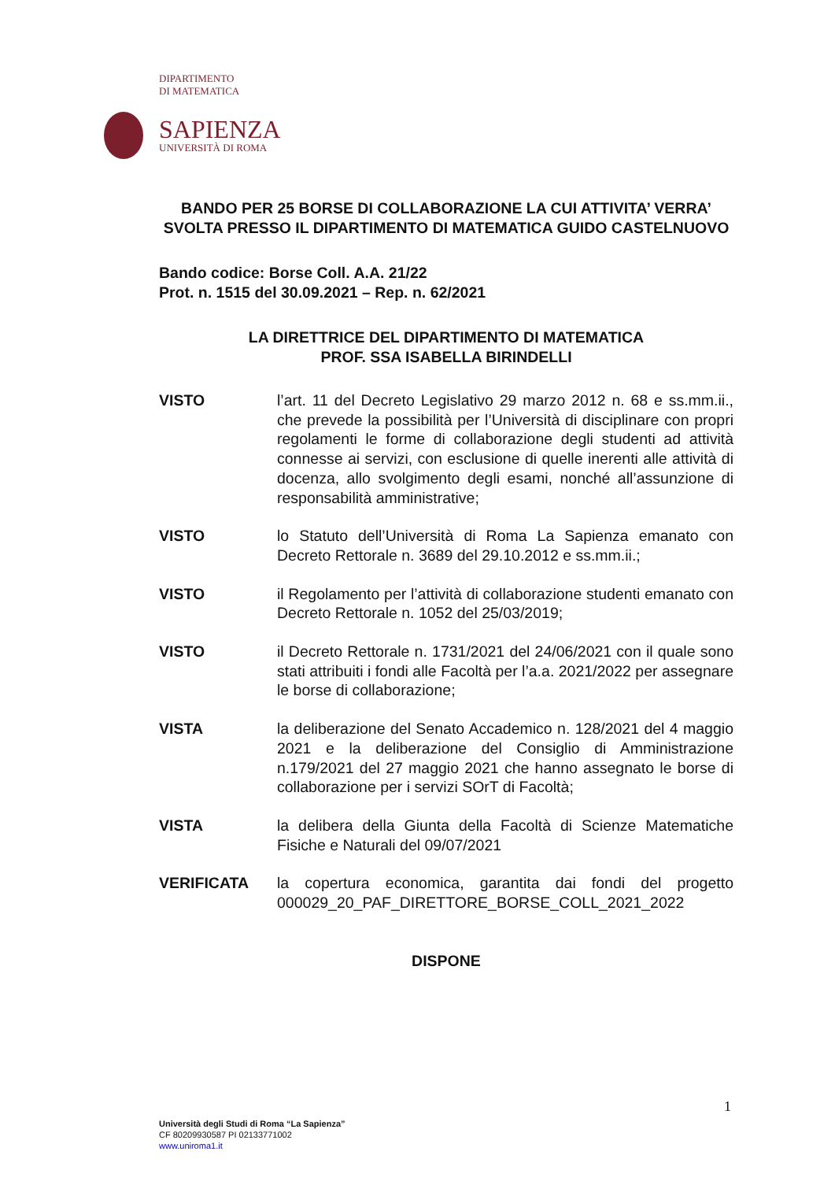DIPARTIMENTO
DI MATEMATICA
SAPIENZA
UNIVERSITÀ DI ROMA
BANDO PER 25 BORSE DI COLLABORAZIONE LA CUI ATTIVITA’ VERRA’ SVOLTA PRESSO IL DIPARTIMENTO DI MATEMATICA GUIDO CASTELNUOVO
Bando codice: Borse Coll. A.A. 21/22
Prot. n. 1515 del 30.09.2021 – Rep. n. 62/2021
LA DIRETTRICE DEL DIPARTIMENTO DI MATEMATICA
PROF. SSA ISABELLA BIRINDELLI
VISTO l’art. 11 del Decreto Legislativo 29 marzo 2012 n. 68 e ss.mm.ii., che prevede la possibilità per l’Università di disciplinare con propri regolamenti le forme di collaborazione degli studenti ad attività connesse ai servizi, con esclusione di quelle inerenti alle attività di docenza, allo svolgimento degli esami, nonché all’assunzione di responsabilità amministrative;
VISTO lo Statuto dell’Università di Roma La Sapienza emanato con Decreto Rettorale n. 3689 del 29.10.2012 e ss.mm.ii.;
VISTO il Regolamento per l’attività di collaborazione studenti emanato con Decreto Rettorale n. 1052 del 25/03/2019;
VISTO il Decreto Rettorale n. 1731/2021 del 24/06/2021 con il quale sono stati attribuiti i fondi alle Facoltà per l’a.a. 2021/2022 per assegnare le borse di collaborazione;
VISTA la deliberazione del Senato Accademico n. 128/2021 del 4 maggio 2021 e la deliberazione del Consiglio di Amministrazione n.179/2021 del 27 maggio 2021 che hanno assegnato le borse di collaborazione per i servizi SOrT di Facoltà;
VISTA la delibera della Giunta della Facoltà di Scienze Matematiche Fisiche e Naturali del 09/07/2021
VERIFICATA la copertura economica, garantita dai fondi del progetto 000029_20_PAF_DIRETTORE_BORSE_COLL_2021_2022
DISPONE
1
Università degli Studi di Roma “La Sapienza”
CF 80209930587 PI 02133771002
www.uniroma1.it